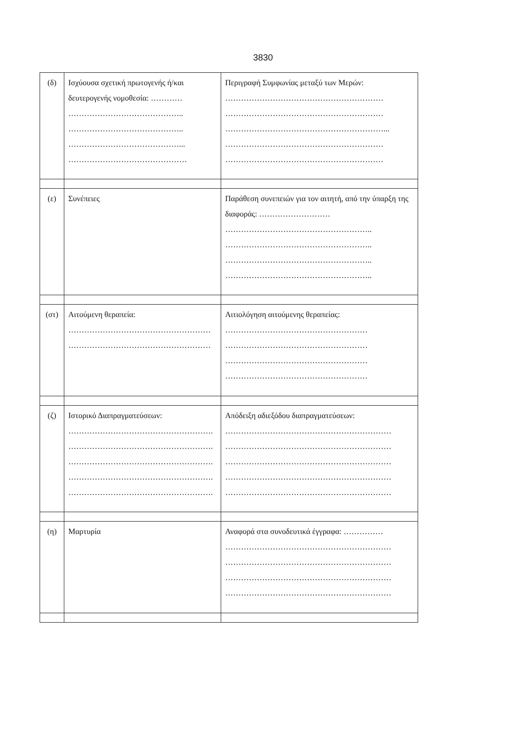3830
| (δ) | Ισχύουσα σχετική πρωτογενής ή/και δευτερογενής νομοθεσία: ………… …………………………………….. …………………………………….. ……………………………………... ……………………………………… | Περιγραφή Συμφωνίας μεταξύ των Μερών: …………………………………………………… …………………………………………………… ……………………………………………………... …………………………………………………… …………………………………………………… |
| (ε) | Συνέπειες | Παράθεση συνεπειών για τον αιτητή, από την ύπαρξη της διαφοράς: ……………………… ……………………………………………….. ……………………………………………….. ……………………………………………….. ……………………………………………….. |
| (στ) | Αιτούμενη θεραπεία: ……………………………………………… ……………………………………………… | Αιτιολόγηση αιτούμενης θεραπείας: ……………………………………………… ……………………………………………… ……………………………………………… ……………………………………………… |
| (ζ) | Ιστορικό Διαπραγματεύσεων: ………………………………………………. ………………………………………………. ………………………………………………. ………………………………………………. ………………………………………………. | Απόδειξη αδιεξόδου διαπραγματεύσεων: ……………………………………………………… ……………………………………………………… ……………………………………………………… ……………………………………………………… ……………………………………………………… |
| (η) | Μαρτυρία | Αναφορά στα συνοδευτικά έγγραφα: …………… ……………………………………………………… ……………………………………………………… ……………………………………………………… ……………………………………………………… |